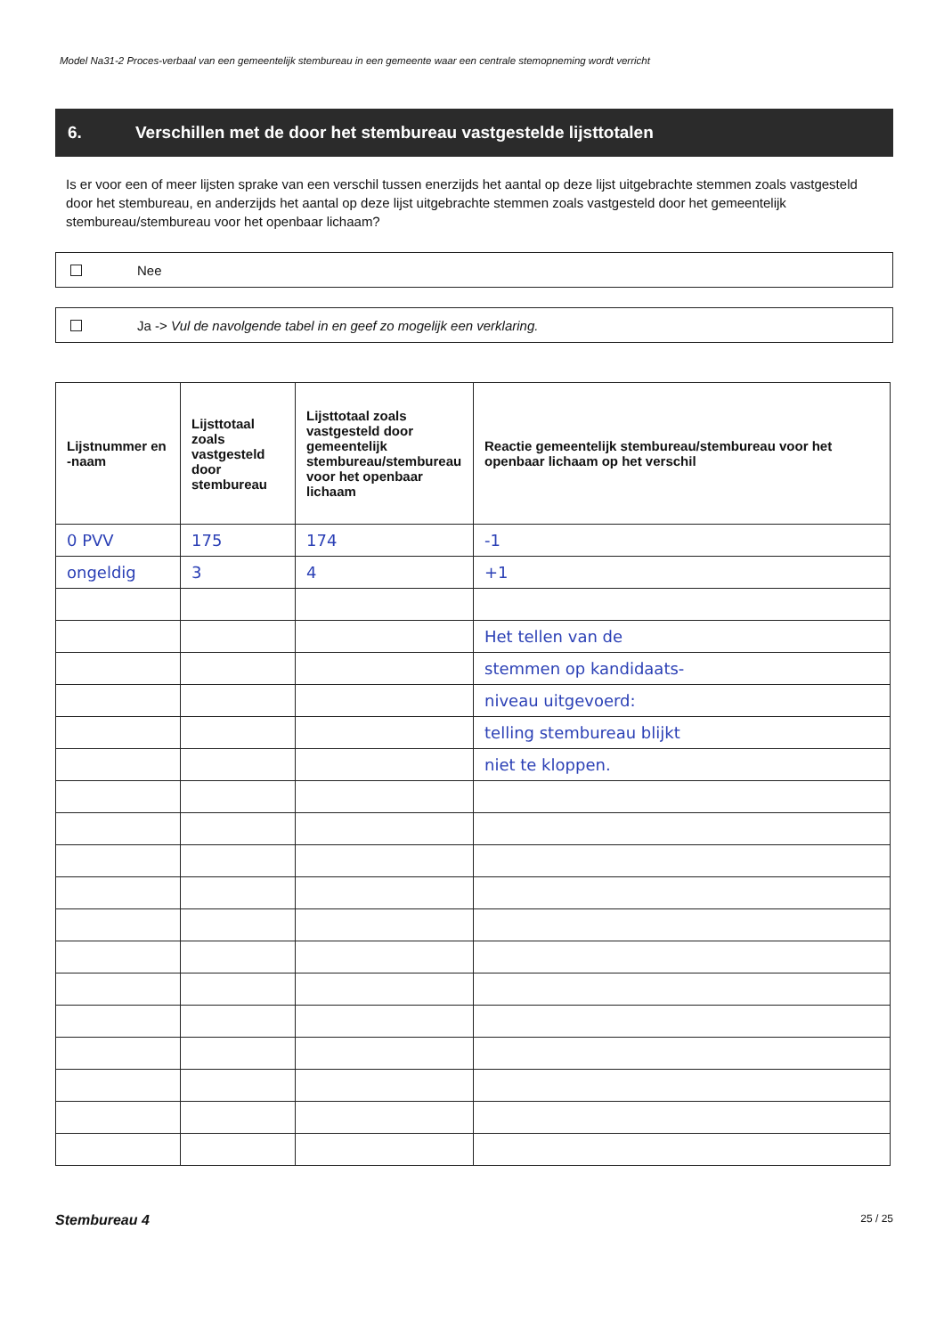Model Na31-2 Proces-verbaal van een gemeentelijk stembureau in een gemeente waar een centrale stemopneming wordt verricht
6. Verschillen met de door het stembureau vastgestelde lijsttotalen
Is er voor een of meer lijsten sprake van een verschil tussen enerzijds het aantal op deze lijst uitgebrachte stemmen zoals vastgesteld door het stembureau, en anderzijds het aantal op deze lijst uitgebrachte stemmen zoals vastgesteld door het gemeentelijk stembureau/stembureau voor het openbaar lichaam?
Nee
Ja -> Vul de navolgende tabel in en geef zo mogelijk een verklaring.
| Lijstnummer en -naam | Lijsttotaal zoals vastgesteld door stembureau | Lijsttotaal zoals vastgesteld door gemeentelijk stembureau/stembureau voor het openbaar lichaam | Reactie gemeentelijk stembureau/stembureau voor het openbaar lichaam op het verschil |
| --- | --- | --- | --- |
| 0 PVV | 175 | 174 | -1 |
| ongeldig | 3 | 4 | +1 |
| | | | Het tellen van de |
| | | | stemmen op kandidaats- |
| | | | niveau uitgevoerd: |
| | | | telling stembureau blijkt |
| | | | niet te kloppen. |
Stembureau 4 25 / 25